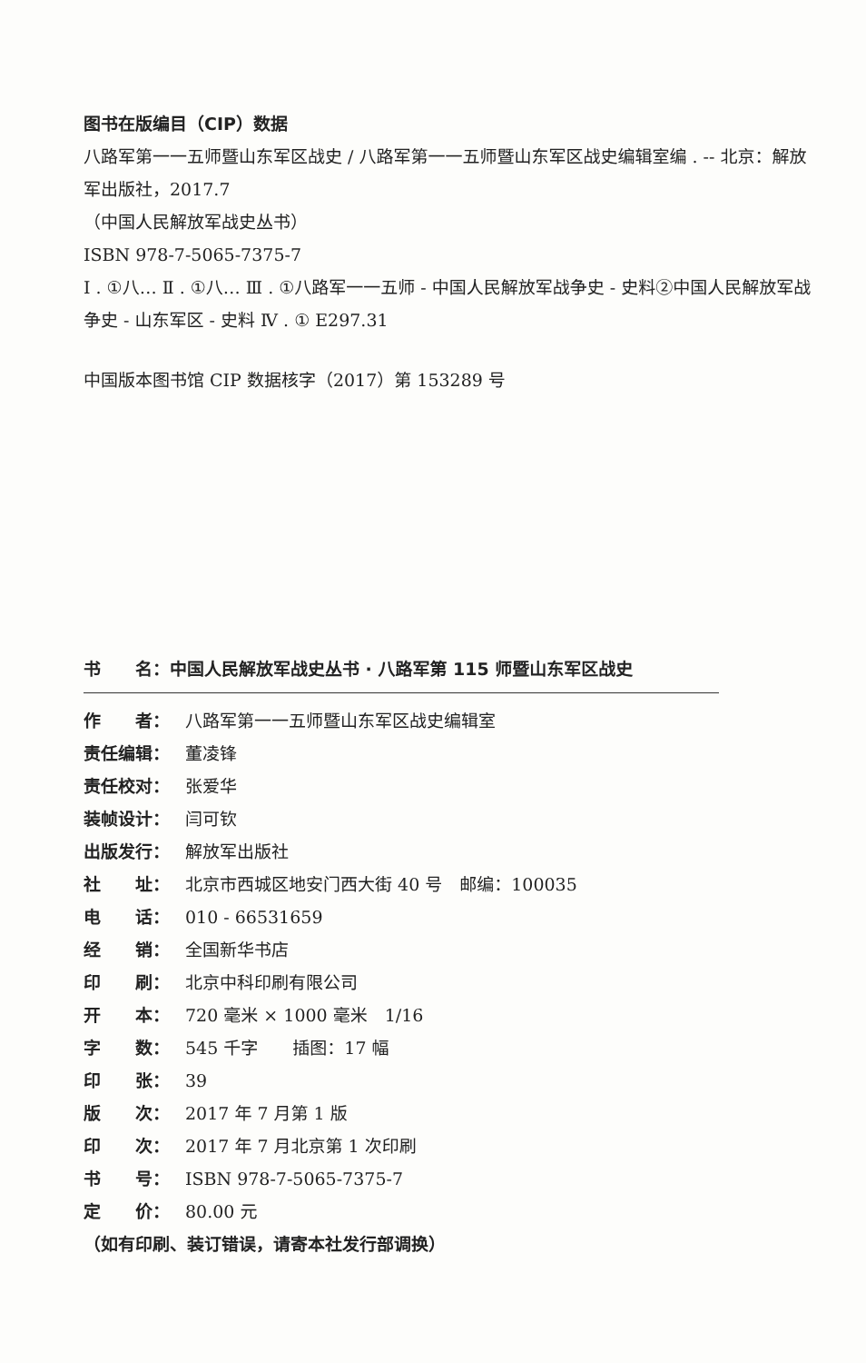图书在版编目（CIP）数据
八路军第一一五师暨山东军区战史 / 八路军第一一五师暨山东军区战史编辑室编 . -- 北京：解放军出版社，2017.7
（中国人民解放军战史丛书）
ISBN 978-7-5065-7375-7
Ⅰ . ①八… Ⅱ . ①八… Ⅲ . ①八路军一一五师 - 中国人民解放军战争史 - 史料②中国人民解放军战争史 - 山东军区 - 史料 Ⅳ . ① E297.31
中国版本图书馆 CIP 数据核字（2017）第 153289 号
书　　名：中国人民解放军战史丛书 · 八路军第 115 师暨山东军区战史
作　　者： 八路军第一一五师暨山东军区战史编辑室
责任编辑： 董凌锋
责任校对： 张爱华
装帧设计： 闫可钦
出版发行： 解放军出版社
社　　址： 北京市西城区地安门西大街 40 号　邮编：100035
电　　话： 010 - 66531659
经　　销： 全国新华书店
印　　刷： 北京中科印刷有限公司
开　　本： 720 毫米 × 1000 毫米　1/16
字　　数： 545 千字　　插图：17 幅
印　　张： 39
版　　次： 2017 年 7 月第 1 版
印　　次： 2017 年 7 月北京第 1 次印刷
书　　号： ISBN 978-7-5065-7375-7
定　　价： 80.00 元
（如有印刷、装订错误，请寄本社发行部调换）